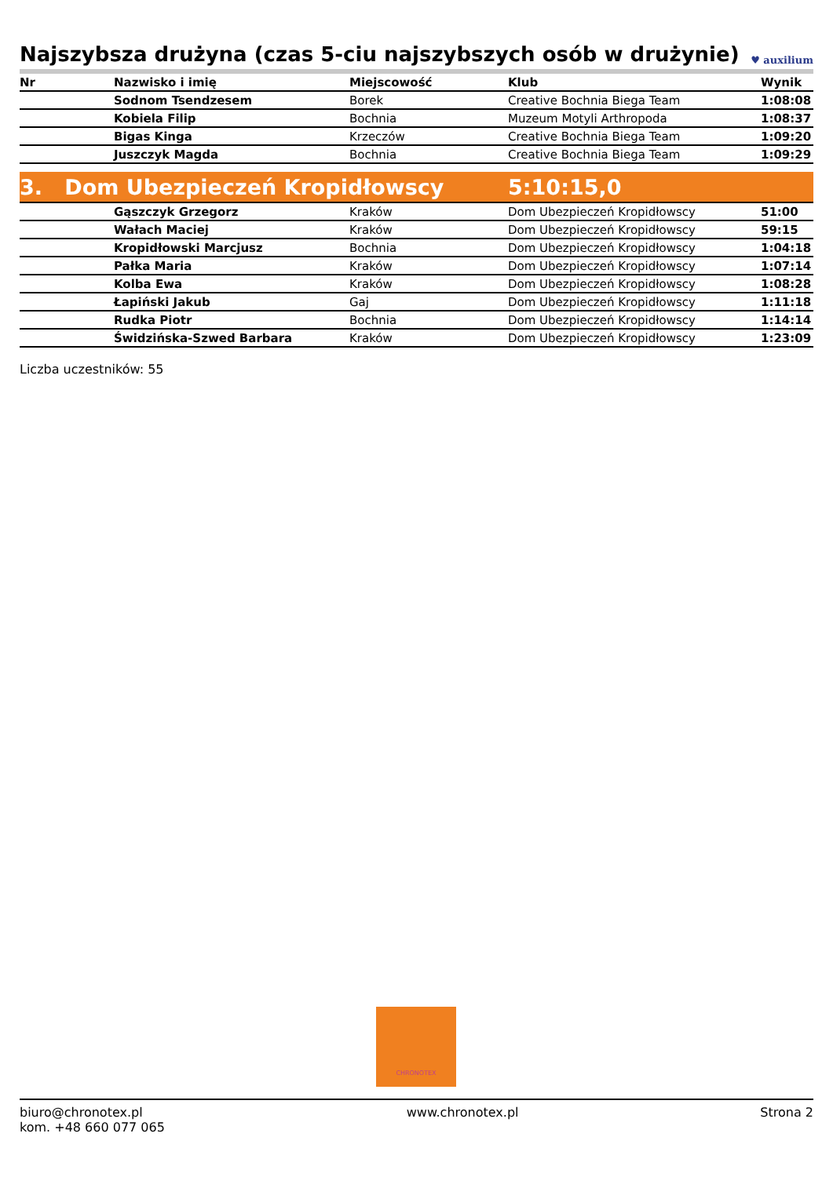Najszybsza drużyna (czas 5-ciu najszybszych osób w drużynie) ♥ auxilium
| Nr | Nazwisko i imię | Miejscowość | Klub | Wynik |
| --- | --- | --- | --- | --- |
| | Sodnom Tsendzesem | Borek | Creative Bochnia Biega Team | 1:08:08 |
| | Kobiela Filip | Bochnia | Muzeum Motyli Arthropoda | 1:08:37 |
| | Bigas Kinga | Krzeczów | Creative Bochnia Biega Team | 1:09:20 |
| | Juszczyk Magda | Bochnia | Creative Bochnia Biega Team | 1:09:29 |
| 3. Dom Ubezpieczeń Kropidłowscy | | | 5:10:15,0 | |
| | Gąszczyk Grzegorz | Kraków | Dom Ubezpieczeń Kropidłowscy | 51:00 |
| | Wałach Maciej | Kraków | Dom Ubezpieczeń Kropidłowscy | 59:15 |
| | Kropidłowski Marcjusz | Bochnia | Dom Ubezpieczeń Kropidłowscy | 1:04:18 |
| | Pałka Maria | Kraków | Dom Ubezpieczeń Kropidłowscy | 1:07:14 |
| | Kolba Ewa | Kraków | Dom Ubezpieczeń Kropidłowscy | 1:08:28 |
| | Łapiński Jakub | Gaj | Dom Ubezpieczeń Kropidłowscy | 1:11:18 |
| | Rudka Piotr | Bochnia | Dom Ubezpieczeń Kropidłowscy | 1:14:14 |
| | Świdzińska-Szwed Barbara | Kraków | Dom Ubezpieczeń Kropidłowscy | 1:23:09 |
Liczba uczestników: 55
CHRONOTEX
biuro@chronotex.pl
kom. +48 660 077 065
www.chronotex.pl Strona 2